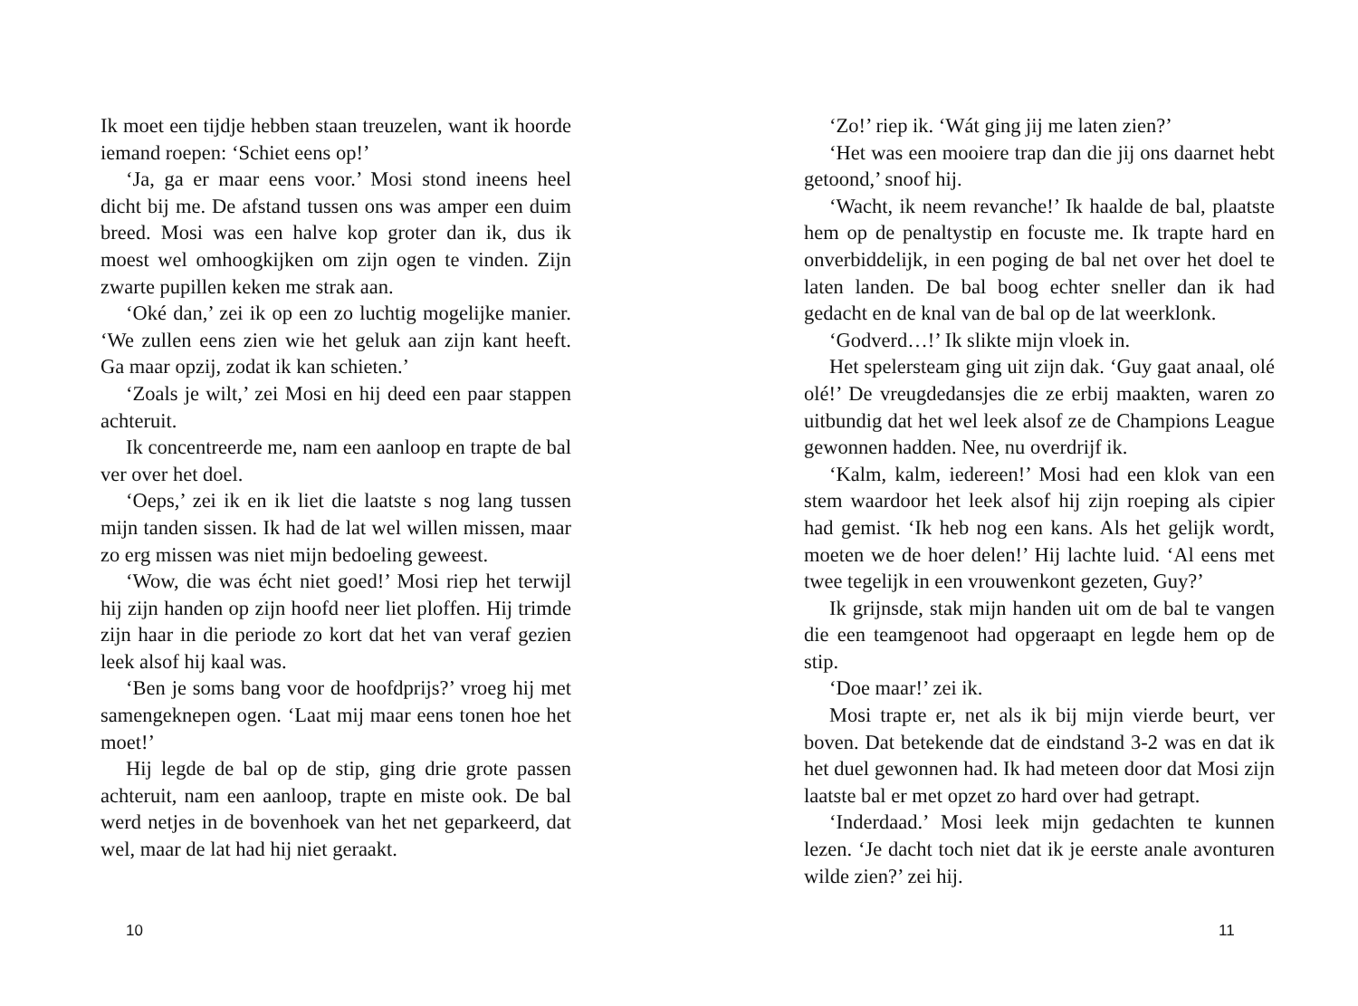Ik moet een tijdje hebben staan treuzelen, want ik hoorde iemand roepen: ‘Schiet eens op!’
‘Ja, ga er maar eens voor.’ Mosi stond ineens heel dicht bij me. De afstand tussen ons was amper een duim breed. Mosi was een halve kop groter dan ik, dus ik moest wel omhoogkijken om zijn ogen te vinden. Zijn zwarte pupillen keken me strak aan.
‘Oké dan,’ zei ik op een zo luchtig mogelijke manier. ‘We zullen eens zien wie het geluk aan zijn kant heeft. Ga maar opzij, zodat ik kan schieten.’
‘Zoals je wilt,’ zei Mosi en hij deed een paar stappen achteruit.
Ik concentreerde me, nam een aanloop en trapte de bal ver over het doel.
‘Oeps,’ zei ik en ik liet die laatste s nog lang tussen mijn tanden sissen. Ik had de lat wel willen missen, maar zo erg missen was niet mijn bedoeling geweest.
‘Wow, die was écht niet goed!’ Mosi riep het terwijl hij zijn handen op zijn hoofd neer liet ploffen. Hij trimde zijn haar in die periode zo kort dat het van veraf gezien leek alsof hij kaal was.
‘Ben je soms bang voor de hoofdprijs?’ vroeg hij met samengeknepen ogen. ‘Laat mij maar eens tonen hoe het moet!’
Hij legde de bal op de stip, ging drie grote passen achteruit, nam een aanloop, trapte en miste ook. De bal werd netjes in de bovenhoek van het net geparkeerd, dat wel, maar de lat had hij niet geraakt.
10
‘Zo!’ riep ik. ‘Wát ging jij me laten zien?’
‘Het was een mooiere trap dan die jij ons daarnet hebt getoond,’ snoof hij.
‘Wacht, ik neem revanche!’ Ik haalde de bal, plaatste hem op de penaltystip en focuste me. Ik trapte hard en onverbiddelijk, in een poging de bal net over het doel te laten landen. De bal boog echter sneller dan ik had gedacht en de knal van de bal op de lat weerklonk.
‘Godverd…!’ Ik slikte mijn vloek in.
Het spelersteam ging uit zijn dak. ‘Guy gaat anaal, olé olé!’ De vreugdedansjes die ze erbij maakten, waren zo uitbundig dat het wel leek alsof ze de Champions League gewonnen hadden. Nee, nu overdrijf ik.
‘Kalm, kalm, iedereen!’ Mosi had een klok van een stem waardoor het leek alsof hij zijn roeping als cipier had gemist. ‘Ik heb nog een kans. Als het gelijk wordt, moeten we de hoer delen!’ Hij lachte luid. ‘Al eens met twee tegelijk in een vrouwenkont gezeten, Guy?’
Ik grijnsde, stak mijn handen uit om de bal te vangen die een teamgenoot had opgeraapt en legde hem op de stip.
‘Doe maar!’ zei ik.
Mosi trapte er, net als ik bij mijn vierde beurt, ver boven. Dat betekende dat de eindstand 3-2 was en dat ik het duel gewonnen had. Ik had meteen door dat Mosi zijn laatste bal er met opzet zo hard over had getrapt.
‘Inderdaad.’ Mosi leek mijn gedachten te kunnen lezen. ‘Je dacht toch niet dat ik je eerste anale avonturen wilde zien?’ zei hij.
11